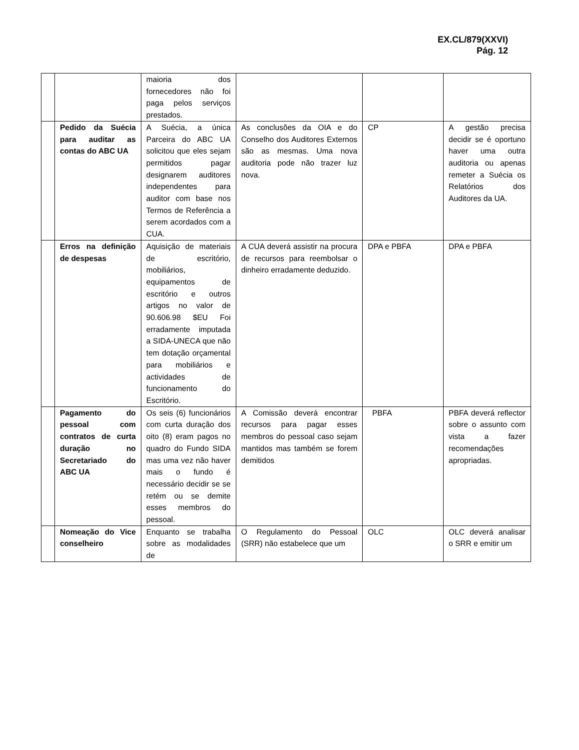EX.CL/879(XXVI)
Pág. 12
| | | maioria dos fornecedores não foi paga pelos serviços prestados. | | | |
| | Pedido da Suécia para auditar as contas do ABC UA | A Suécia, a única Parceira do ABC UA solicitou que eles sejam permitidos pagar designarem auditores independentes para auditor com base nos Termos de Referência a serem acordados com a CUA. | As conclusões da OIA e do Conselho dos Auditores Externos são as mesmas. Uma nova auditoria pode não trazer luz nova. | CP | A gestão precisa decidir se é oportuno haver uma outra auditoria ou apenas remeter a Suécia os Relatórios dos Auditores da UA. |
| | Erros na definição de despesas | Aquisição de materiais de escritório, mobiliários, equipamentos de escritório e outros artigos no valor de 90.606.98 $EU Foi erradamente imputada a SIDA-UNECA que não tem dotação orçamental para mobiliários e actividades de funcionamento do Escritório. | A CUA deverá assistir na procura de recursos para reembolsar o dinheiro erradamente deduzido. | DPA e PBFA | DPA e PBFA |
| | Pagamento do pessoal com contratos de curta duração no Secretariado do ABC UA | Os seis (6) funcionários com curta duração dos oito (8) eram pagos no quadro do Fundo SIDA mas uma vez não haver mais o fundo é necessário decidir se se retém ou se demite esses membros do pessoal. | A Comissão deverá encontrar recursos para pagar esses membros do pessoal caso sejam mantidos mas também se forem demitidos | PBFA | PBFA deverá reflector sobre o assunto com vista a fazer recomendações apropriadas. |
| | Nomeação do Vice conselheiro | Enquanto se trabalha sobre as modalidades de | O Regulamento do Pessoal (SRR) não estabelece que um | OLC | OLC deverá analisar o SRR e emitir um |